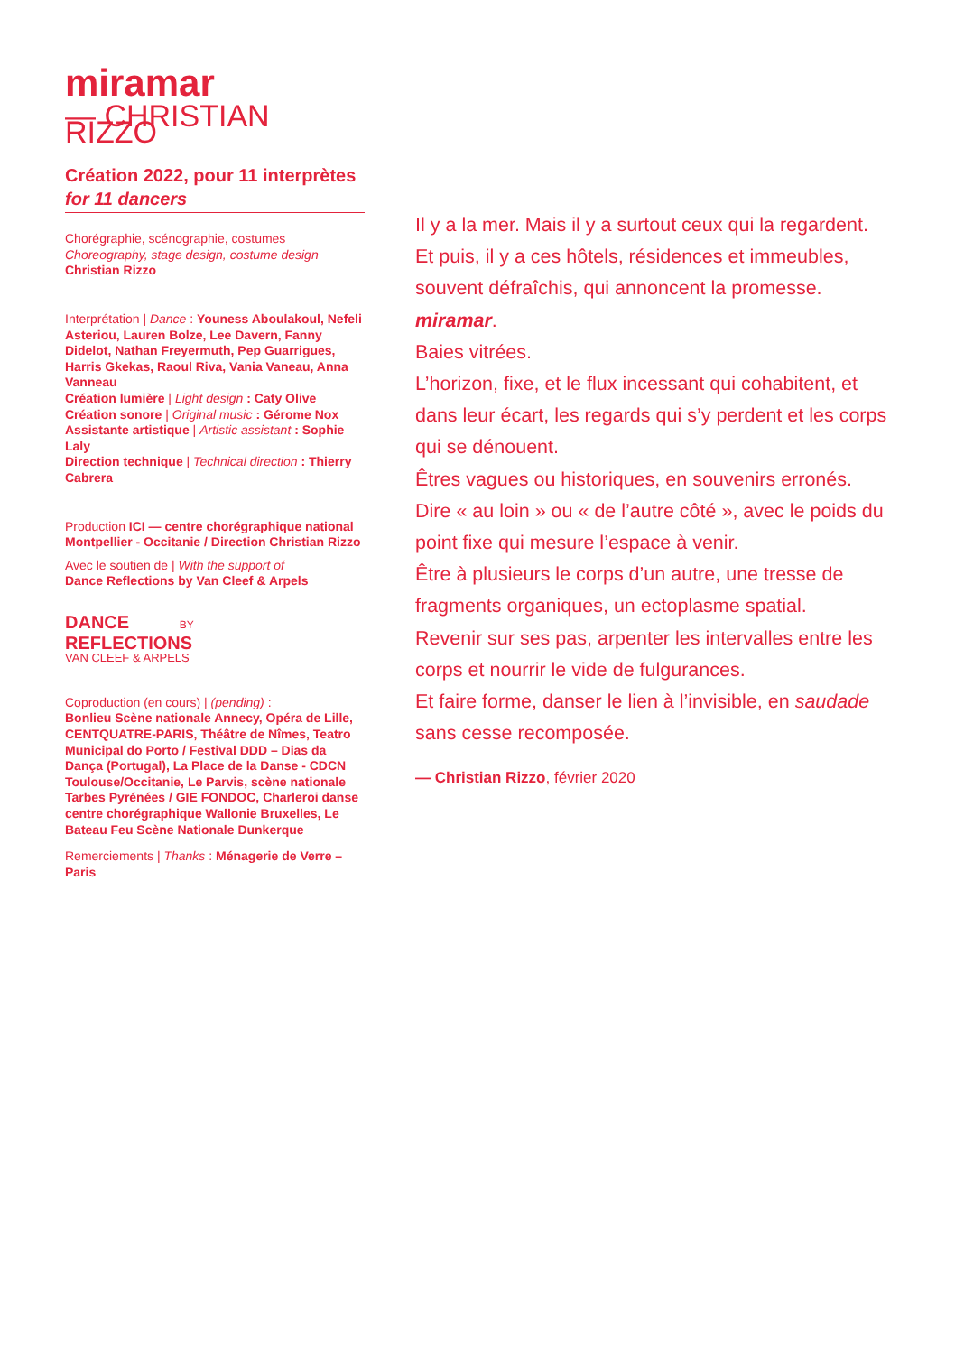miramar
— CHRISTIAN RIZZO
Création 2022, pour 11 interprètes
for 11 dancers
Chorégraphie, scénographie, costumes
Choreography, stage design, costume design
Christian Rizzo
Interprétation | Dance : Youness Aboulakoul, Nefeli Asteriou, Lauren Bolze, Lee Davern, Fanny Didelot, Nathan Freyermuth, Pep Guarrigues, Harris Gkekas, Raoul Riva, Vania Vaneau, Anna Vanneau
Création lumière | Light design : Caty Olive
Création sonore | Original music : Gérome Nox
Assistante artistique | Artistic assistant : Sophie Laly
Direction technique | Technical direction : Thierry Cabrera
Production ICI — centre chorégraphique national Montpellier - Occitanie / Direction Christian Rizzo
Avec le soutien de | With the support of
Dance Reflections by Van Cleef & Arpels
DANCE BY
REFLECTIONS
VAN CLEEF & ARPELS
Coproduction (en cours) | (pending) :
Bonlieu Scène nationale Annecy, Opéra de Lille, CENTQUATRE-PARIS, Théâtre de Nîmes, Teatro Municipal do Porto / Festival DDD – Dias da Dança (Portugal), La Place de la Danse - CDCN Toulouse/Occitanie, Le Parvis, scène nationale Tarbes Pyrénées / GIE FONDOC, Charleroi danse centre chorégraphique Wallonie Bruxelles, Le Bateau Feu Scène Nationale Dunkerque
Remerciements | Thanks : Ménagerie de Verre – Paris
Il y a la mer. Mais il y a surtout ceux qui la regardent.
Et puis, il y a ces hôtels, résidences et immeubles, souvent défraîchis, qui annoncent la promesse.
miramar.
Baies vitrées.
L’horizon, fixe, et le flux incessant qui cohabitent, et dans leur écart, les regards qui s’y perdent et les corps qui se dénouent.
Êtres vagues ou historiques, en souvenirs erronés.
Dire « au loin » ou « de l’autre côté », avec le poids du point fixe qui mesure l’espace à venir.
Être à plusieurs le corps d’un autre, une tresse de fragments organiques, un ectoplasme spatial.
Revenir sur ses pas, arpenter les intervalles entre les corps et nourrir le vide de fulgurances.
Et faire forme, danser le lien à l’invisible, en saudade sans cesse recomposée.
— Christian Rizzo, février 2020